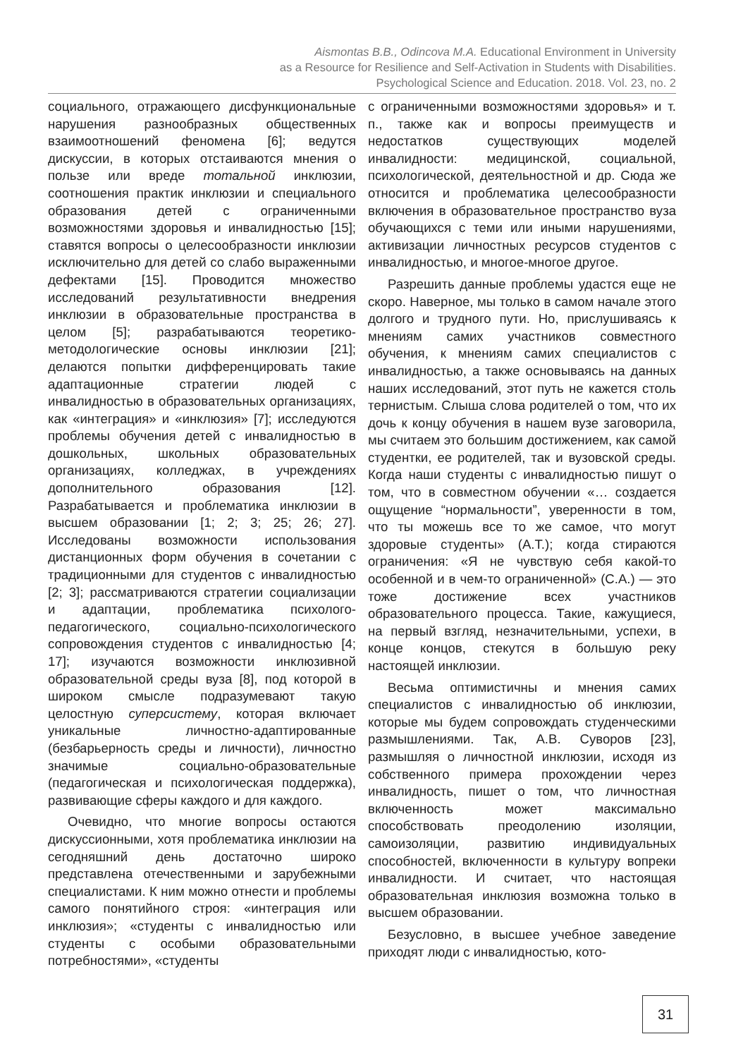Aismontas B.B., Odincova M.A. Educational Environment in University
as a Resource for Resilience and Self-Activation in Students with Disabilities.
Psychological Science and Education. 2018. Vol. 23, no. 2
социального, отражающего дисфункциональные нарушения разнообразных общественных взаимоотношений феномена [6]; ведутся дискуссии, в которых отстаиваются мнения о пользе или вреде тотальной инклюзии, соотношения практик инклюзии и специального образования детей с ограниченными возможностями здоровья и инвалидностью [15]; ставятся вопросы о целесообразности инклюзии исключительно для детей со слабо выраженными дефектами [15]. Проводится множество исследований результативности внедрения инклюзии в образовательные пространства в целом [5]; разрабатываются теоретико-методологические основы инклюзии [21]; делаются попытки дифференцировать такие адаптационные стратегии людей с инвалидностью в образовательных организациях, как «интеграция» и «инклюзия» [7]; исследуются проблемы обучения детей с инвалидностью в дошкольных, школьных образовательных организациях, колледжах, в учреждениях дополнительного образования [12]. Разрабатывается и проблематика инклюзии в высшем образовании [1; 2; 3; 25; 26; 27]. Исследованы возможности использования дистанционных форм обучения в сочетании с традиционными для студентов с инвалидностью [2; 3]; рассматриваются стратегии социализации и адаптации, проблематика психолого-педагогического, социально-психологического сопровождения студентов с инвалидностью [4; 17]; изучаются возможности инклюзивной образовательной среды вуза [8], под которой в широком смысле подразумевают такую целостную суперсистему, которая включает уникальные личностно-адаптированные (безбарьерность среды и личности), личностно значимые социально-образовательные (педагогическая и психологическая поддержка), развивающие сферы каждого и для каждого.
Очевидно, что многие вопросы остаются дискуссионными, хотя проблематика инклюзии на сегодняшний день достаточно широко представлена отечественными и зарубежными специалистами. К ним можно отнести и проблемы самого понятийного строя: «интеграция или инклюзия»; «студенты с инвалидностью или студенты с особыми образовательными потребностями», «студенты
с ограниченными возможностями здоровья» и т. п., также как и вопросы преимуществ и недостатков существующих моделей инвалидности: медицинской, социальной, психологической, деятельностной и др. Сюда же относится и проблематика целесообразности включения в образовательное пространство вуза обучающихся с теми или иными нарушениями, активизации личностных ресурсов студентов с инвалидностью, и многое-многое другое.
Разрешить данные проблемы удастся еще не скоро. Наверное, мы только в самом начале этого долгого и трудного пути. Но, прислушиваясь к мнениям самих участников совместного обучения, к мнениям самих специалистов с инвалидностью, а также основываясь на данных наших исследований, этот путь не кажется столь тернистым. Слыша слова родителей о том, что их дочь к концу обучения в нашем вузе заговорила, мы считаем это большим достижением, как самой студентки, ее родителей, так и вузовской среды. Когда наши студенты с инвалидностью пишут о том, что в совместном обучении «… создается ощущение “нормальности”, уверенности в том, что ты можешь все то же самое, что могут здоровые студенты» (А.Т.); когда стираются ограничения: «Я не чувствую себя какой-то особенной и в чем-то ограниченной» (С.А.) — это тоже достижение всех участников образовательного процесса. Такие, кажущиеся, на первый взгляд, незначительными, успехи, в конце концов, стекутся в большую реку настоящей инклюзии.
Весьма оптимистичны и мнения самих специалистов с инвалидностью об инклюзии, которые мы будем сопровождать студенческими размышлениями. Так, А.В. Суворов [23], размышляя о личностной инклюзии, исходя из собственного примера прохождении через инвалидность, пишет о том, что личностная включенность может максимально способствовать преодолению изоляции, самоизоляции, развитию индивидуальных способностей, включенности в культуру вопреки инвалидности. И считает, что настоящая образовательная инклюзия возможна только в высшем образовании.
Безусловно, в высшее учебное заведение приходят люди с инвалидностью, кото-
31